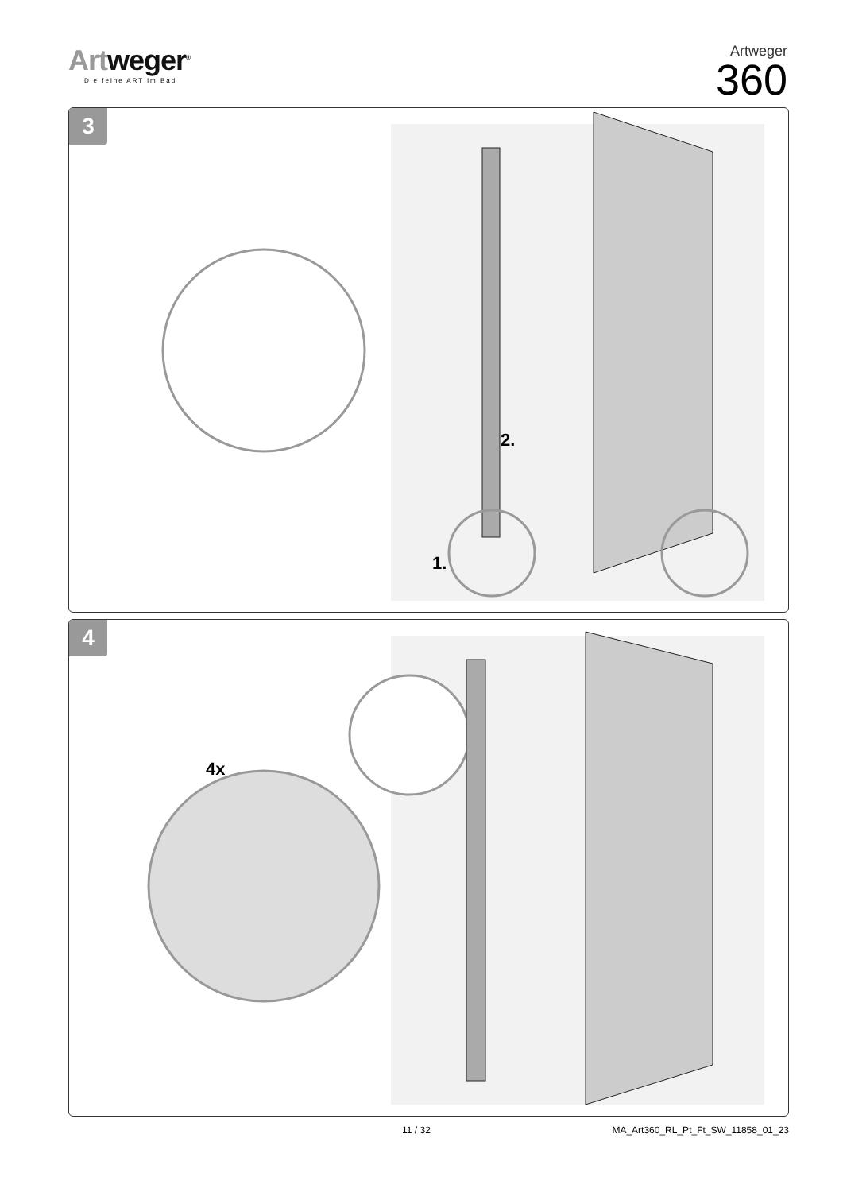Artweger<sup>®</sup>
Die feine ART im Bad
Artweger
360
3
2.
1.
4
4x
11 / 32 MA_Art360_RL_Pt_Ft_SW_11858_01_23